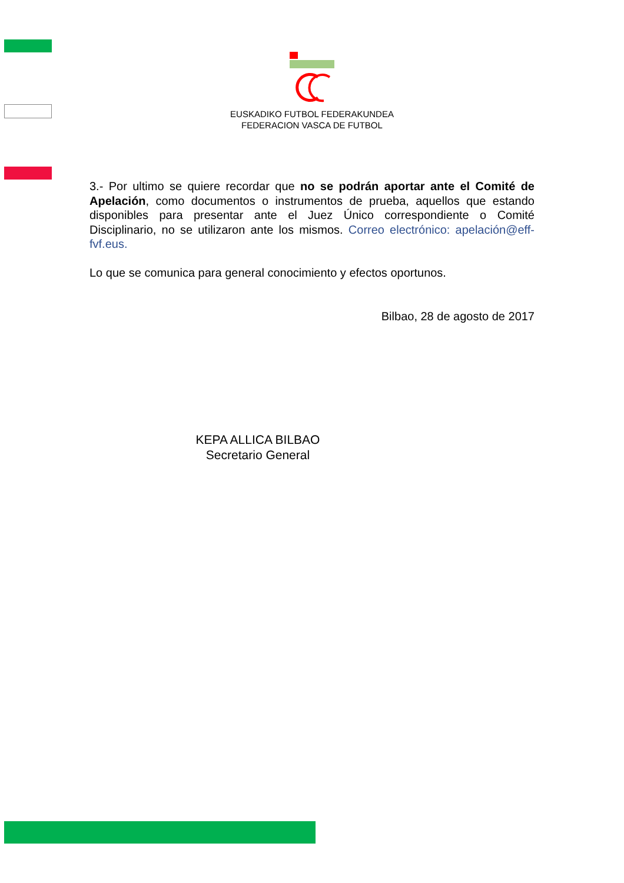EUSKADIKO FUTBOL FEDERAKUNDEA
FEDERACION VASCA DE FUTBOL
3.- Por ultimo se quiere recordar que no se podrán aportar ante el Comité de Apelación, como documentos o instrumentos de prueba, aquellos que estando disponibles para presentar ante el Juez Único correspondiente o Comité Disciplinario, no se utilizaron ante los mismos. Correo electrónico: apelación@eff-fvf.eus.
Lo que se comunica para general conocimiento y efectos oportunos.
Bilbao, 28 de agosto de 2017
KEPA ALLICA BILBAO
Secretario General